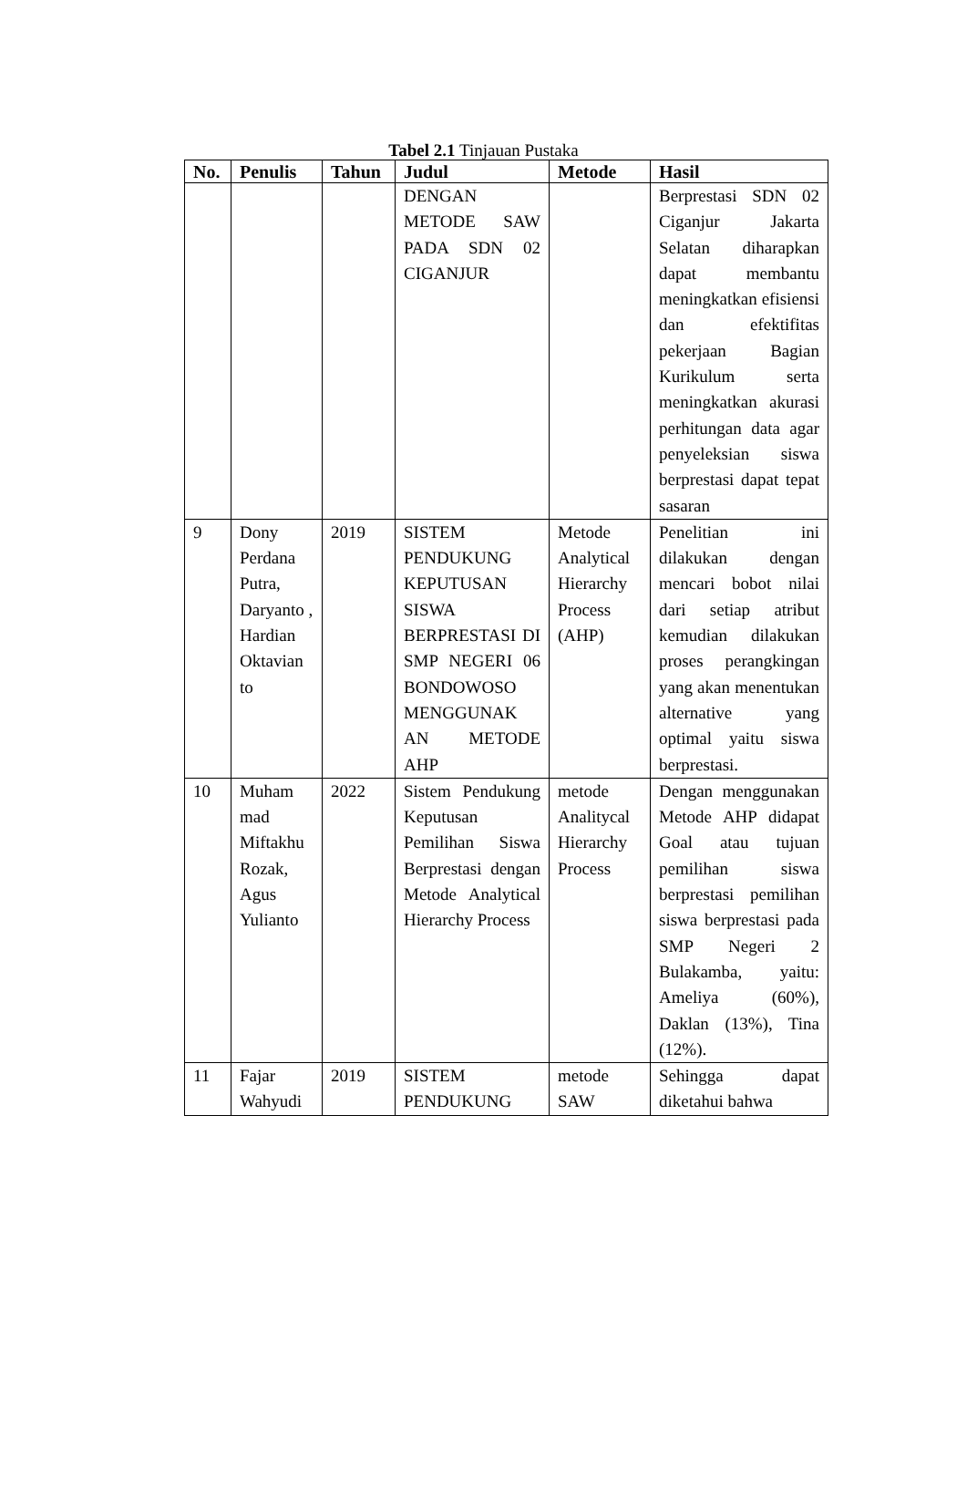Tabel 2.1 Tinjauan Pustaka
| No. | Penulis | Tahun | Judul | Metode | Hasil |
| --- | --- | --- | --- | --- | --- |
| | | | DENGAN METODE SAW PADA SDN 02 CIGANJUR | | Berprestasi SDN 02 Ciganjur Jakarta Selatan diharapkan dapat membantu meningkatkan efisiensi dan efektifitas pekerjaan Bagian Kurikulum serta meningkatkan akurasi perhitungan data agar penyeleksian siswa berprestasi dapat tepat sasaran |
| 9 | Dony Perdana Putra, Daryanto , Hardian Oktavian to | 2019 | SISTEM PENDUKUNG KEPUTUSAN SISWA BERPRESTASI DI SMP NEGERI 06 BONDOWOSO MENGGUNAK AN METODE AHP | Metode Analytical Hierarchy Process (AHP) | Penelitian ini dilakukan dengan mencari bobot nilai dari setiap atribut kemudian dilakukan proses perangkingan yang akan menentukan alternative yang optimal yaitu siswa berprestasi. |
| 10 | Muham mad Miftakhu Rozak, Agus Yulianto | 2022 | Sistem Pendukung Keputusan Pemilihan Siswa Berprestasi dengan Metode Analytical Hierarchy Process | metode Analitycal Hierarchy Process | Dengan menggunakan Metode AHP didapat Goal atau tujuan pemilihan siswa berprestasi pemilihan siswa berprestasi pada SMP Negeri 2 Bulakamba, yaitu: Ameliya (60%), Daklan (13%), Tina (12%). |
| 11 | Fajar Wahyudi | 2019 | SISTEM PENDUKUNG | metode SAW | Sehingga dapat diketahui bahwa |